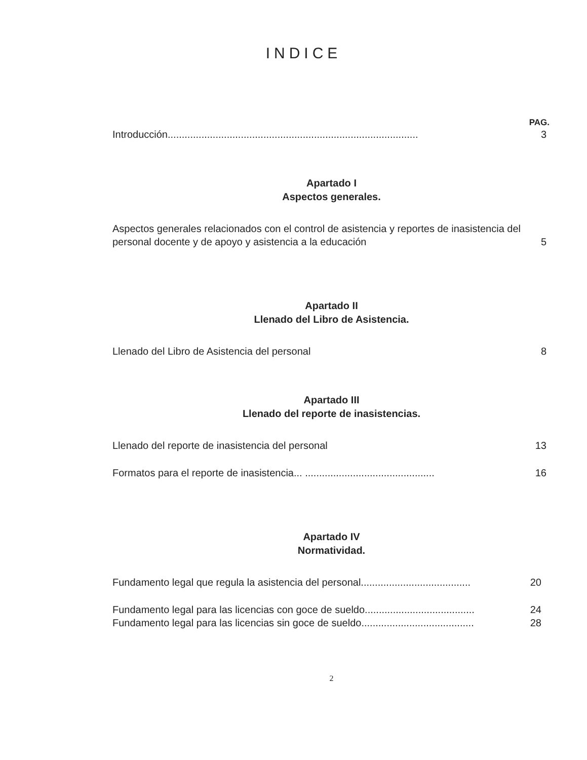INDICE
PAG.
Introducción......................................................................................... 3
Apartado I
Aspectos generales.
Aspectos generales relacionados con el control de asistencia y reportes de inasistencia del personal docente y de apoyo y asistencia a la educación 5
Apartado II
Llenado del Libro de Asistencia.
Llenado del Libro de Asistencia del personal 8
Apartado III
Llenado del reporte de inasistencias.
Llenado del reporte de inasistencia del personal 13
Formatos para el reporte de inasistencia... .............................................. 16
Apartado IV
Normatividad.
Fundamento legal que regula la asistencia del personal....................................... 20
Fundamento legal para las licencias con goce de sueldo....................................... 24
Fundamento legal para las licencias sin goce de sueldo........................................ 28
2